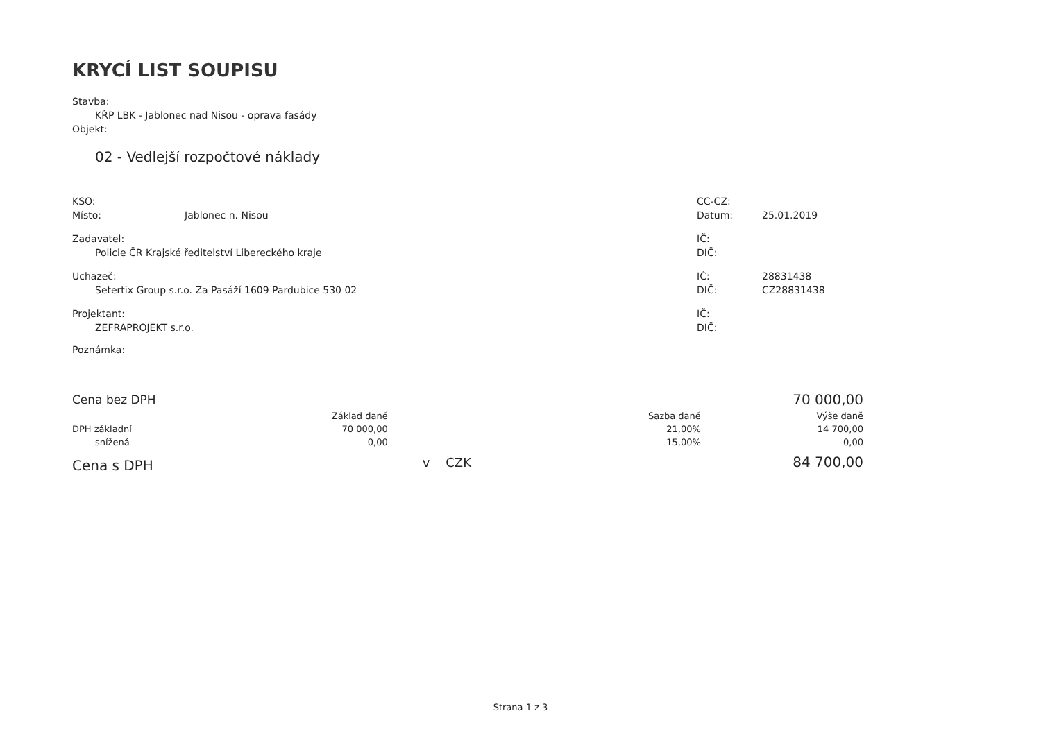KRYCÍ LIST SOUPISU
Stavba:
KŘP LBK - Jablonec nad Nisou - oprava fasády
Objekt:
02 - Vedlejší rozpočtové náklady
KSO:
Místo: Jablonec n. Nisou
CC-CZ:
Datum: 25.01.2019
Zadavatel:
Policie ČR Krajské ředitelství Libereckého kraje
IČ:
DIČ:
Uchazeč:
Setertix Group s.r.o. Za Pasáží 1609 Pardubice 530 02
IČ: 28831438
DIČ: CZ28831438
Projektant:
ZEFRAPROJEKT s.r.o.
IČ:
DIČ:
Poznámka:
| Cena bez DPH | | | | 70 000,00 |
| | Základ daně | | Sazba daně | Výše daně |
| DPH základní | 70 000,00 | | 21,00% | 14 700,00 |
| snížená | 0,00 | | 15,00% | 0,00 |
| Cena s DPH | | v CZK | | 84 700,00 |
Strana 1 z 3